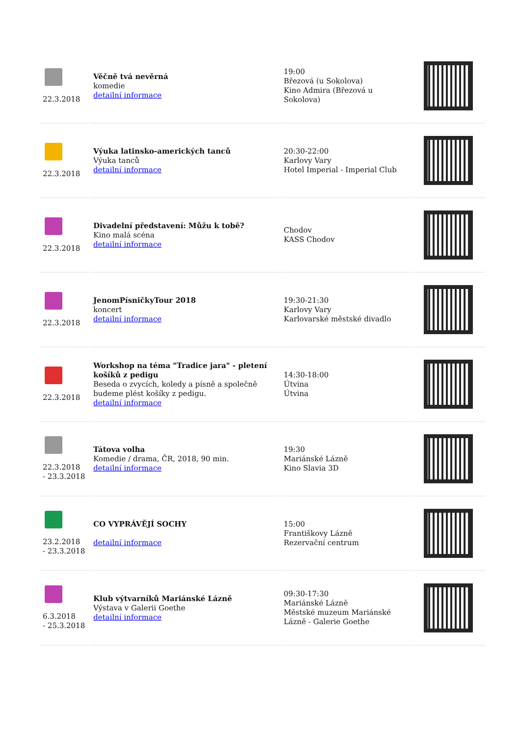| 22.3.2018 | Věčně tvá nevěrná komedie detailní informace | 19:00 Březová (u Sokolova) Kino Admira (Březová u Sokolova) | |
| 22.3.2018 | Výuka latinsko-amerických tanců Výuka tanců detailní informace | 20:30-22:00 Karlovy Vary Hotel Imperial - Imperial Club | |
| 22.3.2018 | Divadelní představení: Můžu k tobě? Kino malá scéna detailní informace | Chodov KASS Chodov | |
| 22.3.2018 | JenomPísničkyTour 2018 koncert detailní informace | 19:30-21:30 Karlovy Vary Karlovarské městské divadlo | |
| 22.3.2018 | Workshop na téma "Tradice jara" - pletení košíků z pedigu Beseda o zvycích, koledy a písně a společně budeme plést košíky z pedigu. detailní informace | 14:30-18:00 Útvina Útvina | |
| 22.3.2018 - 23.3.2018 | Tátova volha Komedie / drama, ČR, 2018, 90 min. detailní informace | 19:30 Mariánské Lázně Kino Slavia 3D | |
| 23.2.2018 - 23.3.2018 | CO VYPRÁVĚJÍ SOCHY detailní informace | 15:00 Františkovy Lázně Rezervační centrum | |
| 6.3.2018 - 25.3.2018 | Klub výtvarníků Mariánské Lázně Výstava v Galerii Goethe detailní informace | 09:30-17:30 Mariánské Lázně Městské muzeum Mariánské Lázně - Galerie Goethe | |